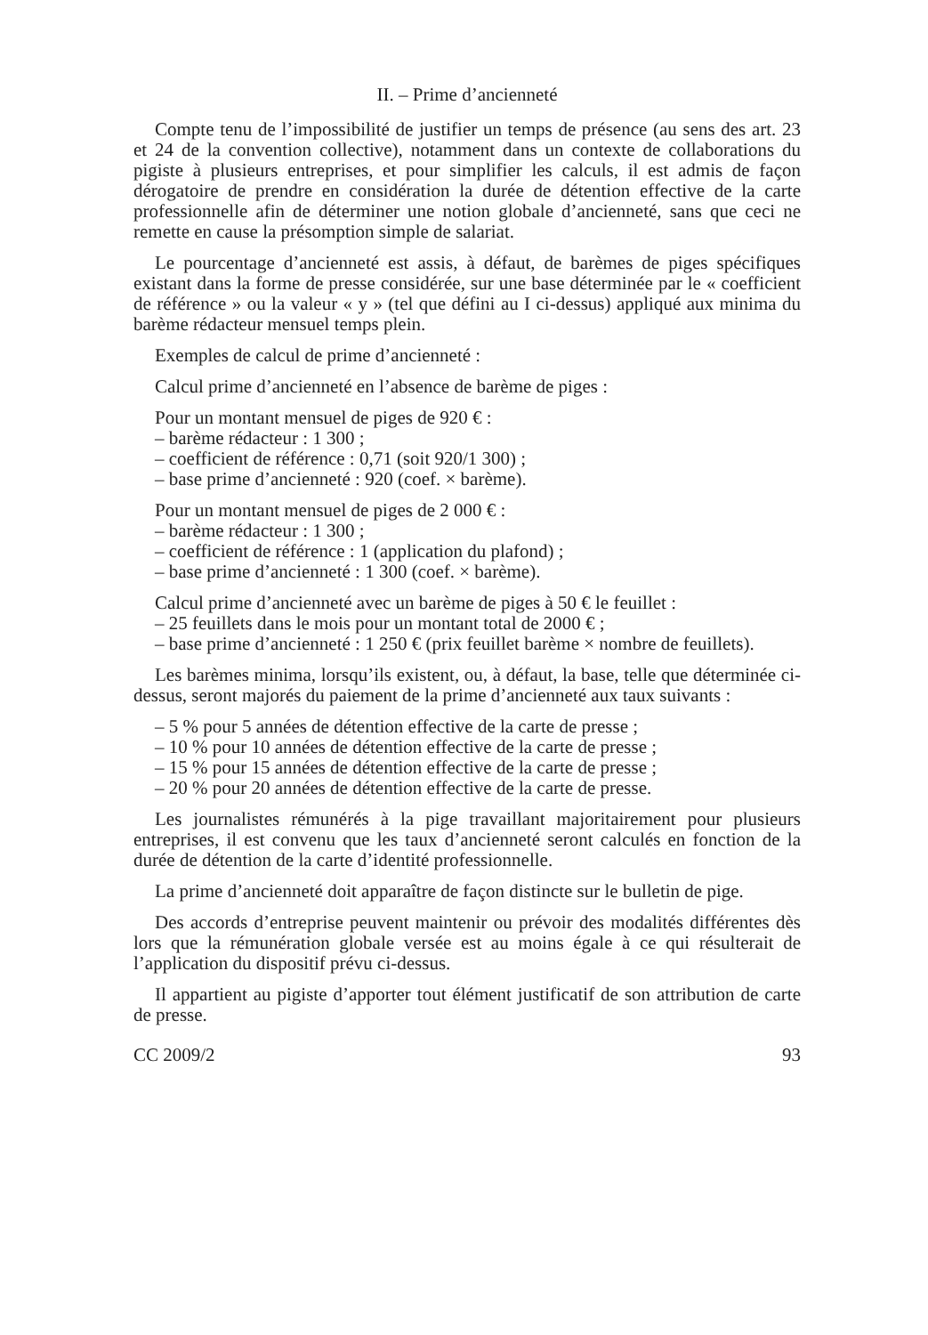II. – Prime d’ancienneté
Compte tenu de l’impossibilité de justifier un temps de présence (au sens des art. 23 et 24 de la convention collective), notamment dans un contexte de collaborations du pigiste à plusieurs entreprises, et pour simplifier les calculs, il est admis de façon dérogatoire de prendre en considération la durée de détention effective de la carte professionnelle afin de déterminer une notion globale d’ancienneté, sans que ceci ne remette en cause la présomption simple de salariat.
Le pourcentage d’ancienneté est assis, à défaut, de barèmes de piges spécifiques existant dans la forme de presse considérée, sur une base déterminée par le « coefficient de référence » ou la valeur « y » (tel que défini au I ci-dessus) appliqué aux minima du barème rédacteur mensuel temps plein.
Exemples de calcul de prime d’ancienneté :
Calcul prime d’ancienneté en l’absence de barème de piges :
Pour un montant mensuel de piges de 920 € :
– barème rédacteur : 1 300 ;
– coefficient de référence : 0,71 (soit 920/1 300) ;
– base prime d’ancienneté : 920 (coef. × barème).
Pour un montant mensuel de piges de 2 000 € :
– barème rédacteur : 1 300 ;
– coefficient de référence : 1 (application du plafond) ;
– base prime d’ancienneté : 1 300 (coef. × barème).
Calcul prime d’ancienneté avec un barème de piges à 50 € le feuillet :
– 25 feuillets dans le mois pour un montant total de 2000 € ;
– base prime d’ancienneté : 1 250 € (prix feuillet barème × nombre de feuillets).
Les barèmes minima, lorsqu’ils existent, ou, à défaut, la base, telle que déterminée ci-dessus, seront majorés du paiement de la prime d’ancienneté aux taux suivants :
– 5 % pour 5 années de détention effective de la carte de presse ;
– 10 % pour 10 années de détention effective de la carte de presse ;
– 15 % pour 15 années de détention effective de la carte de presse ;
– 20 % pour 20 années de détention effective de la carte de presse.
Les journalistes rémunérés à la pige travaillant majoritairement pour plusieurs entreprises, il est convenu que les taux d’ancienneté seront calculés en fonction de la durée de détention de la carte d’identité professionnelle.
La prime d’ancienneté doit apparaître de façon distincte sur le bulletin de pige.
Des accords d’entreprise peuvent maintenir ou prévoir des modalités différentes dès lors que la rémunération globale versée est au moins égale à ce qui résulterait de l’application du dispositif prévu ci-dessus.
Il appartient au pigiste d’apporter tout élément justificatif de son attribution de carte de presse.
CC 2009/2 93